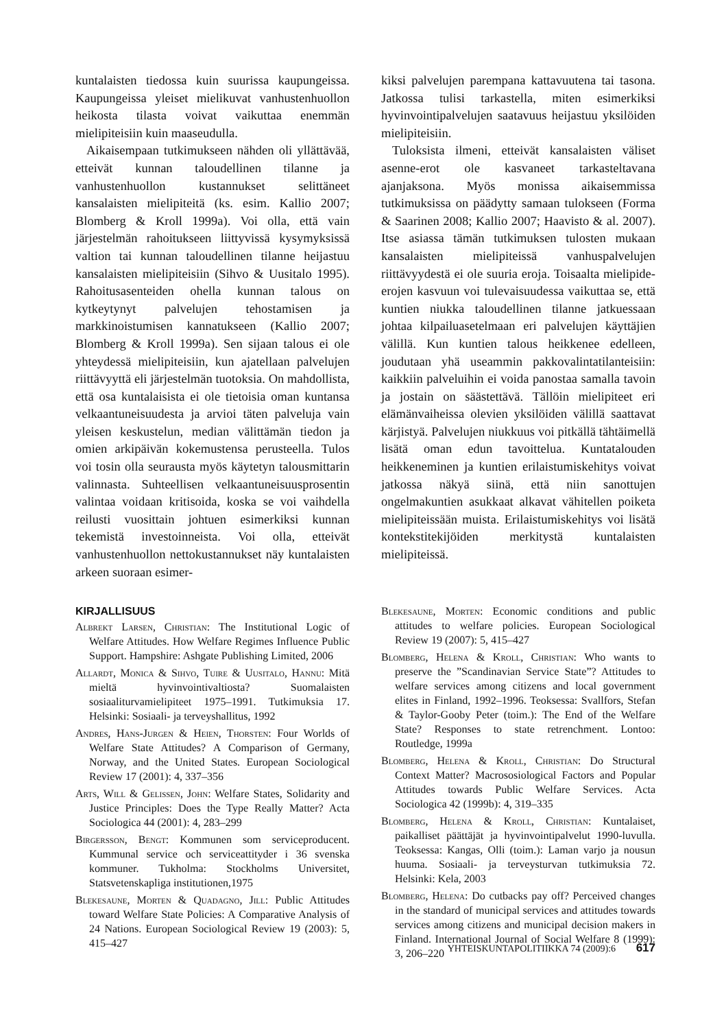kuntalaisten tiedossa kuin suurissa kaupungeissa. Kaupungeissa yleiset mielikuvat vanhustenhuollon heikosta tilasta voivat vaikuttaa enemmän mielipiteisiin kuin maaseudulla.
Aikaisempaan tutkimukseen nähden oli yllättävää, etteivät kunnan taloudellinen tilanne ja vanhustenhuollon kustannukset selittäneet kansalaisten mielipiteitä (ks. esim. Kallio 2007; Blomberg & Kroll 1999a). Voi olla, että vain järjestelmän rahoitukseen liittyvissä kysymyksissä valtion tai kunnan taloudellinen tilanne heijastuu kansalaisten mielipiteisiin (Sihvo & Uusitalo 1995). Rahoitusasenteiden ohella kunnan talous on kytkeytynyt palvelujen tehostamisen ja markkinoistumisen kannatukseen (Kallio 2007; Blomberg & Kroll 1999a). Sen sijaan talous ei ole yhteydessä mielipiteisiin, kun ajatellaan palvelujen riittävyyttä eli järjestelmän tuotoksia. On mahdollista, että osa kuntalaisista ei ole tietoisia oman kuntansa velkaantuneisuudesta ja arvioi täten palveluja vain yleisen keskustelun, median välittämän tiedon ja omien arkipäivän kokemustensa perusteella. Tulos voi tosin olla seurausta myös käytetyn talousmittarin valinnasta. Suhteellisen velkaantuneisuusprosentin valintaa voidaan kritisoida, koska se voi vaihdella reilusti vuosittain johtuen esimerkiksi kunnan tekemistä investoinneista. Voi olla, etteivät vanhustenhuollon nettokustannukset näy kuntalaisten arkeen suoraan esimer-
kiksi palvelujen parempana kattavuutena tai tasona. Jatkossa tulisi tarkastella, miten esimerkiksi hyvinvointipalvelujen saatavuus heijastuu yksilöiden mielipiteisiin.
Tuloksista ilmeni, etteivät kansalaisten väliset asenne-erot ole kasvaneet tarkasteltavana ajanjaksona. Myös monissa aikaisemmissa tutkimuksissa on päädytty samaan tulokseen (Forma & Saarinen 2008; Kallio 2007; Haavisto & al. 2007). Itse asiassa tämän tutkimuksen tulosten mukaan kansalaisten mielipiteissä vanhuspalvelujen riittävyydestä ei ole suuria eroja. Toisaalta mielipide-erojen kasvuun voi tulevaisuudessa vaikuttaa se, että kuntien niukka taloudellinen tilanne jatkuessaan johtaa kilpailuasetelmaan eri palvelujen käyttäjien välillä. Kun kuntien talous heikkenee edelleen, joudutaan yhä useammin pakkovalintatilanteisiin: kaikkiin palveluihin ei voida panostaa samalla tavoin ja jostain on säästettävä. Tällöin mielipiteet eri elämänvaiheissa olevien yksilöiden välillä saattavat kärjistyä. Palvelujen niukkuus voi pitkällä tähtäimellä lisätä oman edun tavoittelua. Kuntatalouden heikkeneminen ja kuntien erilaistumiskehitys voivat jatkossa näkyä siinä, että niin sanottujen ongelmakuntien asukkaat alkavat vähitellen poiketa mielipiteissään muista. Erilaistumiskehitys voi lisätä kontekstitekijöiden merkitystä kuntalaisten mielipiteissä.
KIRJALLISUUS
Albrekt Larsen, Christian: The Institutional Logic of Welfare Attitudes. How Welfare Regimes Influence Public Support. Hampshire: Ashgate Publishing Limited, 2006
Allardt, Monica & Sihvo, Tuire & Uusitalo, Hannu: Mitä mieltä hyvinvointivaltiosta? Suomalaisten sosiaaliturvamielipiteet 1975–1991. Tutkimuksia 17. Helsinki: Sosiaali- ja terveyshallitus, 1992
Andres, Hans-Jurgen & Heien, Thorsten: Four Worlds of Welfare State Attitudes? A Comparison of Germany, Norway, and the United States. European Sociological Review 17 (2001): 4, 337–356
Arts, Will & Gelissen, John: Welfare States, Solidarity and Justice Principles: Does the Type Really Matter? Acta Sociologica 44 (2001): 4, 283–299
Birgersson, Bengt: Kommunen som serviceproducent. Kummunal service och serviceattityder i 36 svenska kommuner. Tukholma: Stockholms Universitet, Statsvetenskapliga institutionen,1975
Blekesaune, Morten & Quadagno, Jill: Public Attitudes toward Welfare State Policies: A Comparative Analysis of 24 Nations. European Sociological Review 19 (2003): 5, 415–427
Blekesaune, Morten: Economic conditions and public attitudes to welfare policies. European Sociological Review 19 (2007): 5, 415–427
Blomberg, Helena & Kroll, Christian: Who wants to preserve the ”Scandinavian Service State”? Attitudes to welfare services among citizens and local government elites in Finland, 1992–1996. Teoksessa: Svallfors, Stefan & Taylor-Gooby Peter (toim.): The End of the Welfare State? Responses to state retrenchment. Lontoo: Routledge, 1999a
Blomberg, Helena & Kroll, Christian: Do Structural Context Matter? Macrososiological Factors and Popular Attitudes towards Public Welfare Services. Acta Sociologica 42 (1999b): 4, 319–335
Blomberg, Helena & Kroll, Christian: Kuntalaiset, paikalliset päättäjät ja hyvinvointipalvelut 1990-luvulla. Teoksessa: Kangas, Olli (toim.): Laman varjo ja nousun huuma. Sosiaali- ja terveysturvan tutkimuksia 72. Helsinki: Kela, 2003
Blomberg, Helena: Do cutbacks pay off? Perceived changes in the standard of municipal services and attitudes towards services among citizens and municipal decision makers in Finland. International Journal of Social Welfare 8 (1999): 3, 206–220
YHTEISKUNTAPOLITIIKKA 74 (2009):6 617